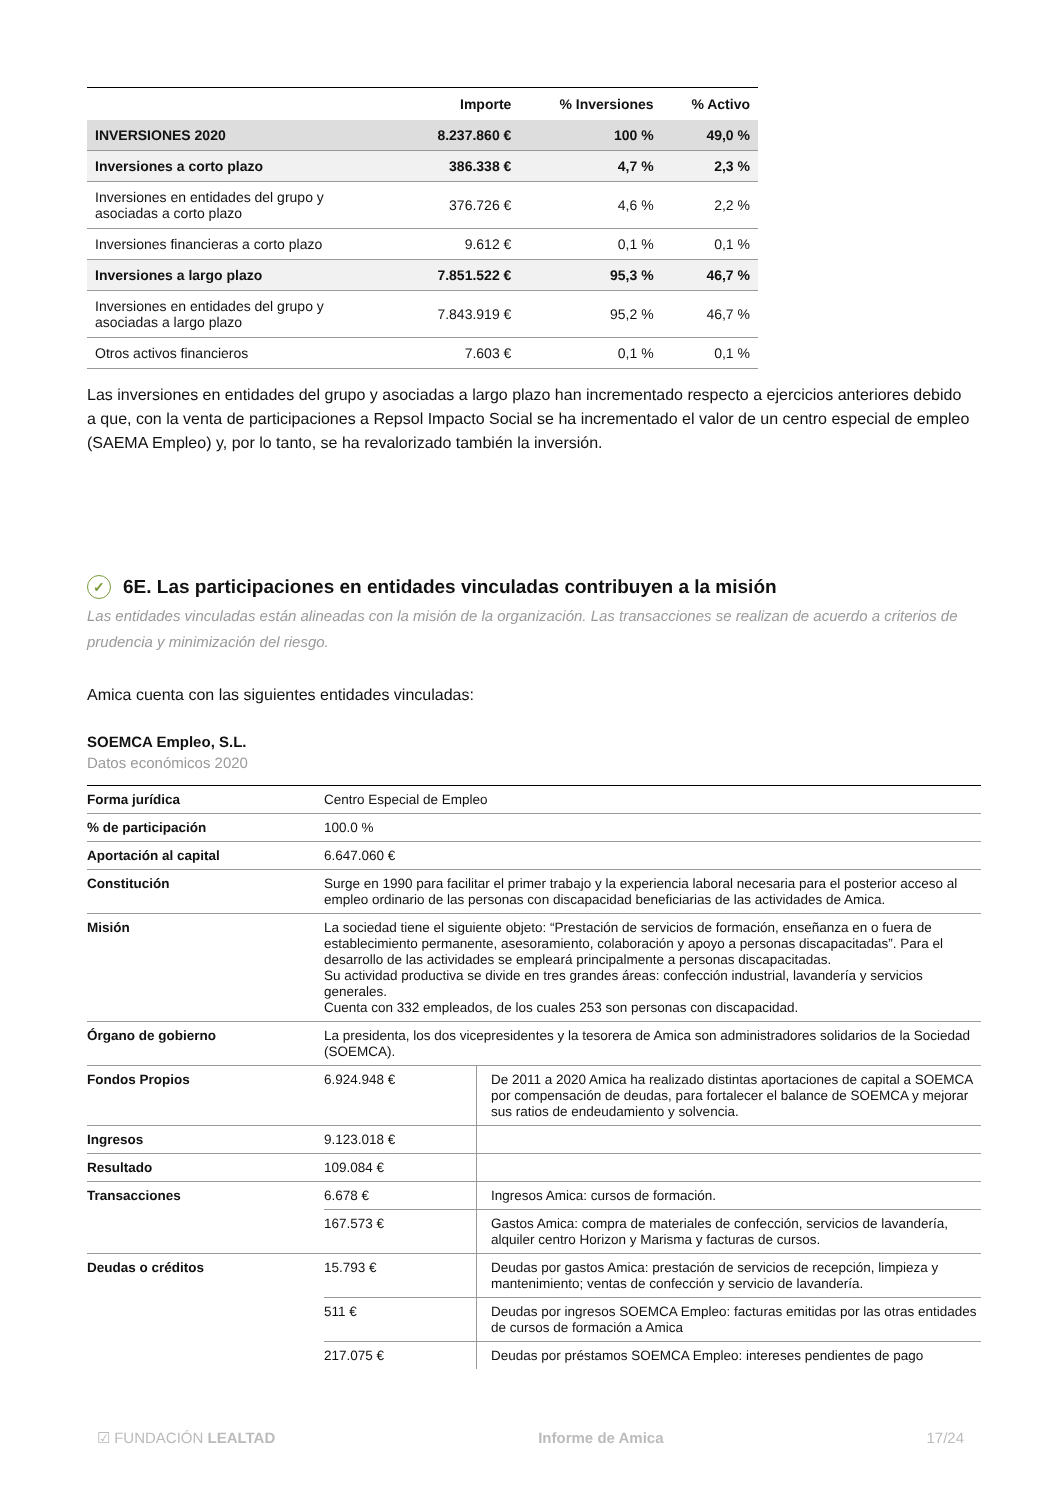| | Importe | % Inversiones | % Activo |
| --- | --- | --- | --- |
| INVERSIONES 2020 | 8.237.860 € | 100 % | 49,0 % |
| Inversiones a corto plazo | 386.338 € | 4,7 % | 2,3 % |
| Inversiones en entidades del grupo y asociadas a corto plazo | 376.726 € | 4,6 % | 2,2 % |
| Inversiones financieras a corto plazo | 9.612 € | 0,1 % | 0,1 % |
| Inversiones a largo plazo | 7.851.522 € | 95,3 % | 46,7 % |
| Inversiones en entidades del grupo y asociadas a largo plazo | 7.843.919 € | 95,2 % | 46,7 % |
| Otros activos financieros | 7.603 € | 0,1 % | 0,1 % |
Las inversiones en entidades del grupo y asociadas a largo plazo han incrementado respecto a ejercicios anteriores debido a que, con la venta de participaciones a Repsol Impacto Social se ha incrementado el valor de un centro especial de empleo (SAEMA Empleo) y, por lo tanto, se ha revalorizado también la inversión.
✓ 6E. Las participaciones en entidades vinculadas contribuyen a la misión
Las entidades vinculadas están alineadas con la misión de la organización. Las transacciones se realizan de acuerdo a criterios de prudencia y minimización del riesgo.
Amica cuenta con las siguientes entidades vinculadas:
SOEMCA Empleo, S.L.
Datos económicos 2020
| Forma jurídica | Centro Especial de Empleo | |
| % de participación | 100.0 % | |
| Aportación al capital | 6.647.060 € | |
| Constitución | Surge en 1990 para facilitar el primer trabajo y la experiencia laboral necesaria para el posterior acceso al empleo ordinario de las personas con discapacidad beneficiarias de las actividades de Amica. | |
| Misión | La sociedad tiene el siguiente objeto: “Prestación de servicios de formación, enseñanza en o fuera de establecimiento permanente, asesoramiento, colaboración y apoyo a personas discapacitadas”. Para el desarrollo de las actividades se empleará principalmente a personas discapacitadas. Su actividad productiva se divide en tres grandes áreas: confección industrial, lavandería y servicios generales. Cuenta con 332 empleados, de los cuales 253 son personas con discapacidad. | |
| Órgano de gobierno | La presidenta, los dos vicepresidentes y la tesorera de Amica son administradores solidarios de la Sociedad (SOEMCA). | |
| Fondos Propios | 6.924.948 € | De 2011 a 2020 Amica ha realizado distintas aportaciones de capital a SOEMCA por compensación de deudas, para fortalecer el balance de SOEMCA y mejorar sus ratios de endeudamiento y solvencia. |
| Ingresos | 9.123.018 € | |
| Resultado | 109.084 € | |
| Transacciones | 6.678 € | Ingresos Amica: cursos de formación. |
| | 167.573 € | Gastos Amica: compra de materiales de confección, servicios de lavandería, alquiler centro Horizon y Marisma y facturas de cursos. |
| Deudas o créditos | 15.793 € | Deudas por gastos Amica: prestación de servicios de recepción, limpieza y mantenimiento; ventas de confección y servicio de lavandería. |
| | 511 € | Deudas por ingresos SOEMCA Empleo: facturas emitidas por las otras entidades de cursos de formación a Amica |
| | 217.075 € | Deudas por préstamos SOEMCA Empleo: intereses pendientes de pago |
☑ FUNDACIÓN LEALTAD Informe de Amica 17/24